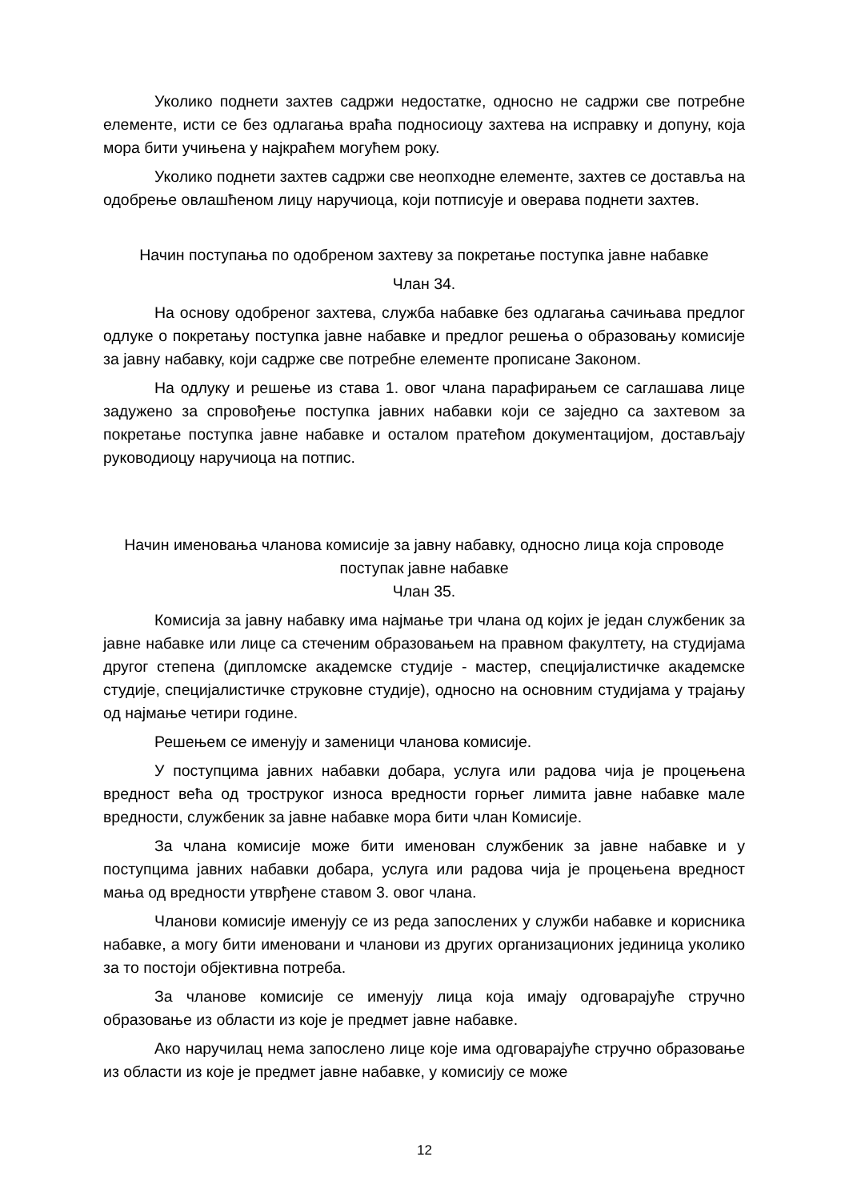Уколико поднети захтев садржи недостатке, односно не садржи све потребне елементе, исти се без одлагања враћа подносиоцу захтева на исправку и допуну, која мора бити учињена у најкраћем могућем року.
Уколико поднети захтев садржи све неопходне елементе, захтев се доставља на одобрење овлашћеном лицу наручиоца, који потписује и оверава поднети захтев.
Начин поступања по одобреном захтеву за покретање поступка јавне набавке
Члан 34.
На основу одобреног захтева, служба набавке без одлагања сачињава предлог одлуке о покретању поступка јавне набавке и предлог решења о образовању комисије за јавну набавку, који садрже све потребне елементе прописане Законом.
На одлуку и решење из става 1. овог члана парафирањем се саглашава лице задужено за спровођење поступка јавних набавки који се заједно са захтевом за покретање поступка јавне набавке и осталом пратећом документацијом, достављају руководиоцу наручиоца на потпис.
Начин именовања чланова комисије за јавну набавку, односно лица која спроводе поступак јавне набавке
Члан 35.
Комисија за јавну набавку има најмање три члана од којих је један службеник за јавне набавке или лице са стеченим образовањем на правном факултету, на студијама другог степена (дипломске академске студије - мастер, специјалистичке академске студије, специјалистичке струковне студије), односно на основним студијама у трајању од најмање четири године.
Решењем се именују и заменици чланова комисије.
У поступцима јавних набавки добара, услуга или радова чија је процењена вредност већа од троструког износа вредности горњег лимита јавне набавке мале вредности, службеник за јавне набавке мора бити члан Комисије.
За члана комисије може бити именован службеник за јавне набавке и у поступцима јавних набавки добара, услуга или радова чија је процењена вредност мања од вредности утврђене ставом 3. овог члана.
Чланови комисије именују се из реда запослених у служби набавке и корисника набавке, а могу бити именовани и чланови из других организационих јединица уколико за то постоји објективна потреба.
За чланове комисије се именују лица која имају одговарајуће стручно образовање из области из које је предмет јавне набавке.
Ако наручилац нема запослено лице које има одговарајуће стручно образовање из области из које је предмет јавне набавке, у комисију се може
12